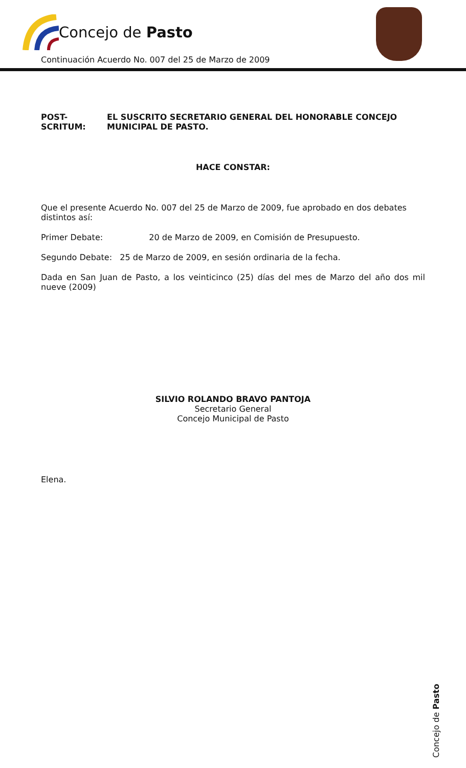Concejo de Pasto
Continuación Acuerdo No. 007 del 25 de Marzo de 2009
POST- SCRITUM: EL SUSCRITO SECRETARIO GENERAL DEL HONORABLE CONCEJO MUNICIPAL DE PASTO.
HACE CONSTAR:
Que el presente Acuerdo No. 007 del 25 de Marzo de 2009, fue aprobado en dos debates distintos así:
Primer Debate: 20 de Marzo de 2009, en Comisión de Presupuesto.
Segundo Debate: 25 de Marzo de 2009, en sesión ordinaria de la fecha.
Dada en San Juan de Pasto, a los veinticinco (25) días del mes de Marzo del año dos mil nueve (2009)
SILVIO ROLANDO BRAVO PANTOJA
Secretario General
Concejo Municipal de Pasto
Elena.
Concejo de Pasto